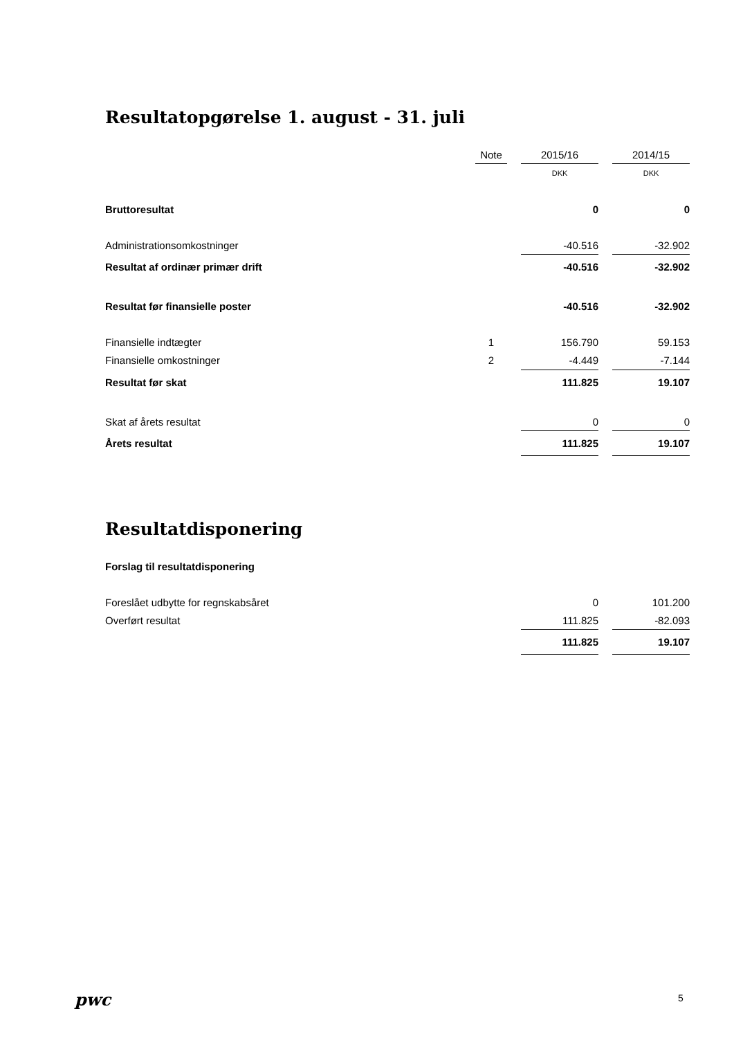Resultatopgørelse 1. august - 31. juli
| | Note | | 2015/16 | | 2014/15 |
| --- | --- | --- | --- | --- | --- |
| | | | DKK | | DKK |
| Bruttoresultat | | | 0 | | 0 |
| Administrationsomkostninger | | | -40.516 | | -32.902 |
| Resultat af ordinær primær drift | | | -40.516 | | -32.902 |
| Resultat før finansielle poster | | | -40.516 | | -32.902 |
| Finansielle indtægter | 1 | | 156.790 | | 59.153 |
| Finansielle omkostninger | 2 | | -4.449 | | -7.144 |
| Resultat før skat | | | 111.825 | | 19.107 |
| Skat af årets resultat | | | 0 | | 0 |
| Årets resultat | | | 111.825 | | 19.107 |
Resultatdisponering
| Forslag til resultatdisponering | | | | | |
| Foreslået udbytte for regnskabsåret | | | 0 | | 101.200 |
| Overført resultat | | | 111.825 | | -82.093 |
| | | | 111.825 | | 19.107 |
pwc 5